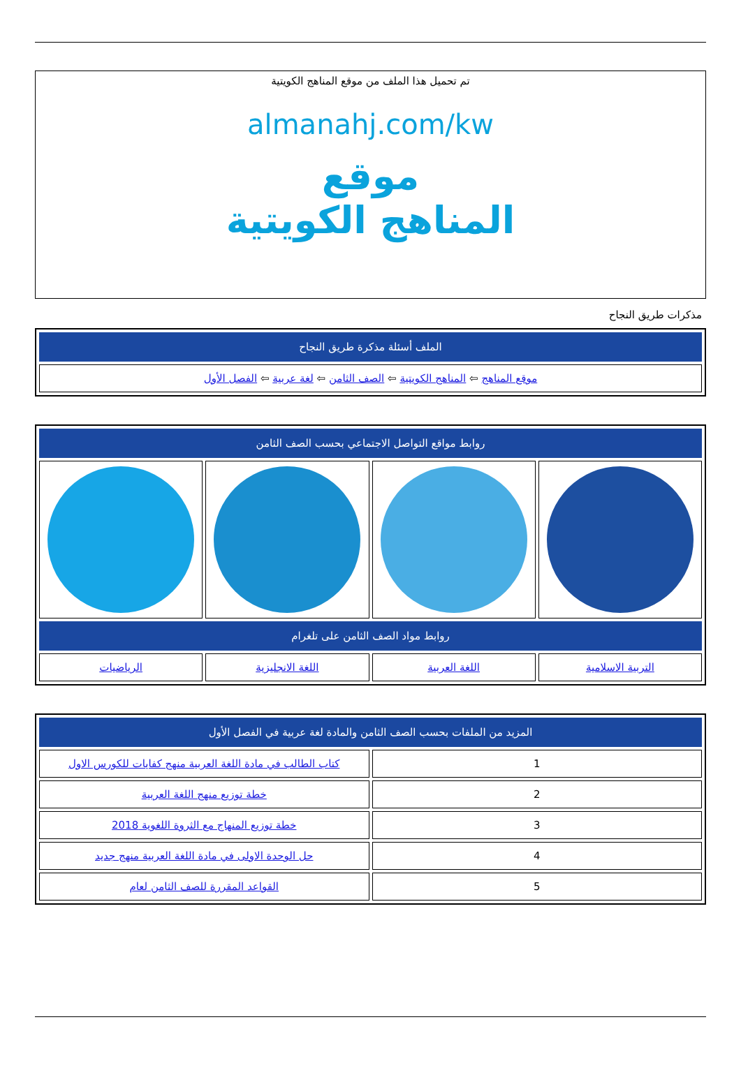تم تحميل هذا الملف من موقع المناهج الكويتية
almanahj.com/kw
موقع
المناهج الكويتية
مذكرات طريق النجاح
| الملف أسئلة مذكرة طريق النجاح |
| --- |
| موقع المناهج ⇦ المناهج الكويتية ⇦ الصف الثامن ⇦ لغة عربية ⇦ الفصل الأول |
| روابط مواقع التواصل الاجتماعي بحسب الصف الثامن | | | |
| --- | --- | --- | --- |
| روابط مواد الصف الثامن على تلغرام | | | |
| التربية الاسلامية | اللغة العربية | اللغة الانجليزية | الرياضيات |
| المزيد من الملفات بحسب الصف الثامن والمادة لغة عربية في الفصل الأول | |
| --- | --- |
| 1 | كتاب الطالب في مادة اللغة العربية منهج كفايات للكورس الاول |
| 2 | خطة توزيع منهج اللغة العربية |
| 3 | خطة توزيع المنهاج مع الثروة اللغوية 2018 |
| 4 | حل الوحدة الاولى في مادة اللغة العربية منهج جديد |
| 5 | القواعد المقررة للصف الثامن لعام |